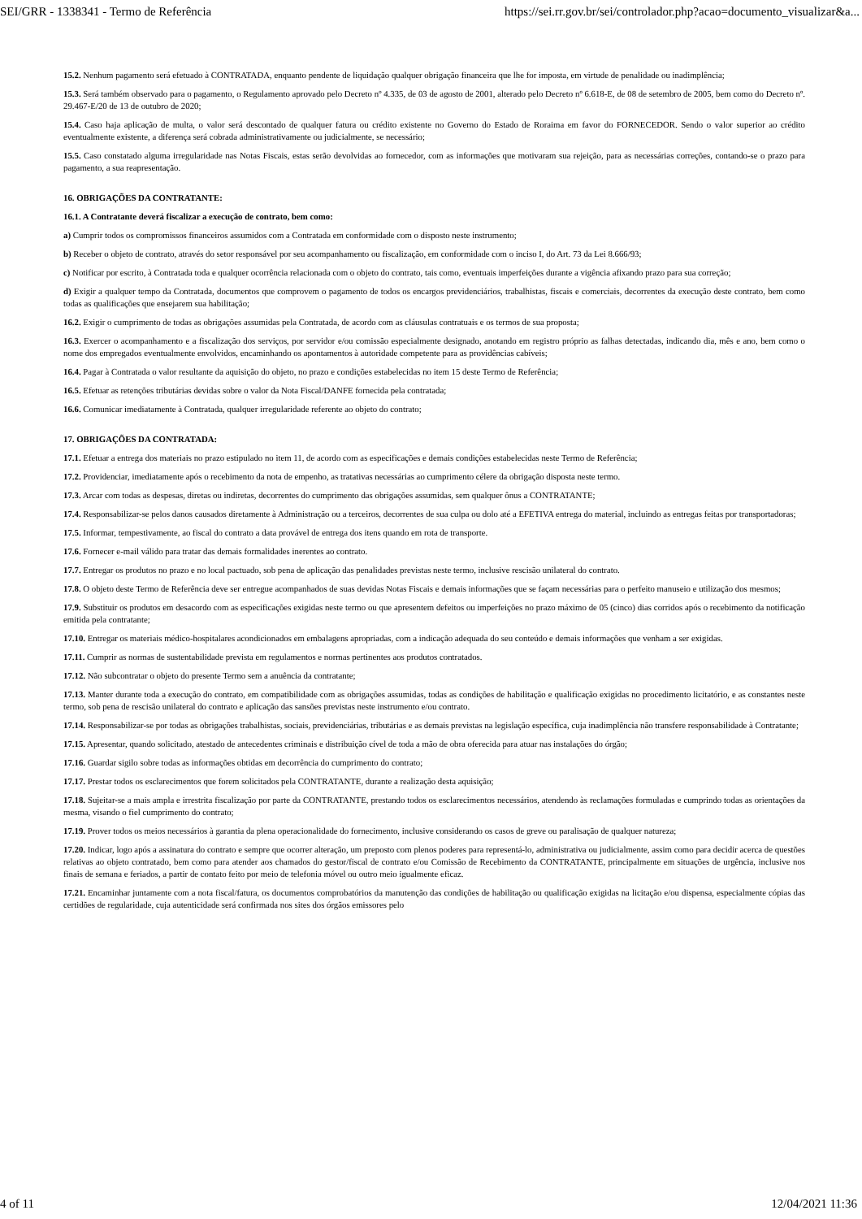SEI/GRR - 1338341 - Termo de Referência https://sei.rr.gov.br/sei/controlador.php?acao=documento_visualizar&a...
15.2. Nenhum pagamento será efetuado à CONTRATADA, enquanto pendente de liquidação qualquer obrigação financeira que lhe for imposta, em virtude de penalidade ou inadimplência;
15.3. Será também observado para o pagamento, o Regulamento aprovado pelo Decreto nº 4.335, de 03 de agosto de 2001, alterado pelo Decreto nº 6.618-E, de 08 de setembro de 2005, bem como do Decreto nº. 29.467-E/20 de 13 de outubro de 2020;
15.4. Caso haja aplicação de multa, o valor será descontado de qualquer fatura ou crédito existente no Governo do Estado de Roraima em favor do FORNECEDOR. Sendo o valor superior ao crédito eventualmente existente, a diferença será cobrada administrativamente ou judicialmente, se necessário;
15.5. Caso constatado alguma irregularidade nas Notas Fiscais, estas serão devolvidas ao fornecedor, com as informações que motivaram sua rejeição, para as necessárias correções, contando-se o prazo para pagamento, a sua reapresentação.
16. OBRIGAÇÕES DA CONTRATANTE:
16.1. A Contratante deverá fiscalizar a execução de contrato, bem como:
a) Cumprir todos os compromissos financeiros assumidos com a Contratada em conformidade com o disposto neste instrumento;
b) Receber o objeto de contrato, através do setor responsável por seu acompanhamento ou fiscalização, em conformidade com o inciso I, do Art. 73 da Lei 8.666/93;
c) Notificar por escrito, à Contratada toda e qualquer ocorrência relacionada com o objeto do contrato, tais como, eventuais imperfeições durante a vigência afixando prazo para sua correção;
d) Exigir a qualquer tempo da Contratada, documentos que comprovem o pagamento de todos os encargos previdenciários, trabalhistas, fiscais e comerciais, decorrentes da execução deste contrato, bem como todas as qualificações que ensejarem sua habilitação;
16.2. Exigir o cumprimento de todas as obrigações assumidas pela Contratada, de acordo com as cláusulas contratuais e os termos de sua proposta;
16.3. Exercer o acompanhamento e a fiscalização dos serviços, por servidor e/ou comissão especialmente designado, anotando em registro próprio as falhas detectadas, indicando dia, mês e ano, bem como o nome dos empregados eventualmente envolvidos, encaminhando os apontamentos à autoridade competente para as providências cabíveis;
16.4. Pagar à Contratada o valor resultante da aquisição do objeto, no prazo e condições estabelecidas no item 15 deste Termo de Referência;
16.5. Efetuar as retenções tributárias devidas sobre o valor da Nota Fiscal/DANFE fornecida pela contratada;
16.6. Comunicar imediatamente à Contratada, qualquer irregularidade referente ao objeto do contrato;
17. OBRIGAÇÕES DA CONTRATADA:
17.1. Efetuar a entrega dos materiais no prazo estipulado no item 11, de acordo com as especificações e demais condições estabelecidas neste Termo de Referência;
17.2. Providenciar, imediatamente após o recebimento da nota de empenho, as tratativas necessárias ao cumprimento célere da obrigação disposta neste termo.
17.3. Arcar com todas as despesas, diretas ou indiretas, decorrentes do cumprimento das obrigações assumidas, sem qualquer ônus a CONTRATANTE;
17.4. Responsabilizar-se pelos danos causados diretamente à Administração ou a terceiros, decorrentes de sua culpa ou dolo até a EFETIVA entrega do material, incluindo as entregas feitas por transportadoras;
17.5. Informar, tempestivamente, ao fiscal do contrato a data provável de entrega dos itens quando em rota de transporte.
17.6. Fornecer e-mail válido para tratar das demais formalidades inerentes ao contrato.
17.7. Entregar os produtos no prazo e no local pactuado, sob pena de aplicação das penalidades previstas neste termo, inclusive rescisão unilateral do contrato.
17.8. O objeto deste Termo de Referência deve ser entregue acompanhados de suas devidas Notas Fiscais e demais informações que se façam necessárias para o perfeito manuseio e utilização dos mesmos;
17.9. Substituir os produtos em desacordo com as especificações exigidas neste termo ou que apresentem defeitos ou imperfeições no prazo máximo de 05 (cinco) dias corridos após o recebimento da notificação emitida pela contratante;
17.10. Entregar os materiais médico-hospitalares acondicionados em embalagens apropriadas, com a indicação adequada do seu conteúdo e demais informações que venham a ser exigidas.
17.11. Cumprir as normas de sustentabilidade prevista em regulamentos e normas pertinentes aos produtos contratados.
17.12. Não subcontratar o objeto do presente Termo sem a anuência da contratante;
17.13. Manter durante toda a execução do contrato, em compatibilidade com as obrigações assumidas, todas as condições de habilitação e qualificação exigidas no procedimento licitatório, e as constantes neste termo, sob pena de rescisão unilateral do contrato e aplicação das sansões previstas neste instrumento e/ou contrato.
17.14. Responsabilizar-se por todas as obrigações trabalhistas, sociais, previdenciárias, tributárias e as demais previstas na legislação específica, cuja inadimplência não transfere responsabilidade à Contratante;
17.15. Apresentar, quando solicitado, atestado de antecedentes criminais e distribuição cível de toda a mão de obra oferecida para atuar nas instalações do órgão;
17.16. Guardar sigilo sobre todas as informações obtidas em decorrência do cumprimento do contrato;
17.17. Prestar todos os esclarecimentos que forem solicitados pela CONTRATANTE, durante a realização desta aquisição;
17.18. Sujeitar-se a mais ampla e irrestrita fiscalização por parte da CONTRATANTE, prestando todos os esclarecimentos necessários, atendendo às reclamações formuladas e cumprindo todas as orientações da mesma, visando o fiel cumprimento do contrato;
17.19. Prover todos os meios necessários à garantia da plena operacionalidade do fornecimento, inclusive considerando os casos de greve ou paralisação de qualquer natureza;
17.20. Indicar, logo após a assinatura do contrato e sempre que ocorrer alteração, um preposto com plenos poderes para representá-lo, administrativa ou judicialmente, assim como para decidir acerca de questões relativas ao objeto contratado, bem como para atender aos chamados do gestor/fiscal de contrato e/ou Comissão de Recebimento da CONTRATANTE, principalmente em situações de urgência, inclusive nos finais de semana e feriados, a partir de contato feito por meio de telefonia móvel ou outro meio igualmente eficaz.
17.21. Encaminhar juntamente com a nota fiscal/fatura, os documentos comprobatórios da manutenção das condições de habilitação ou qualificação exigidas na licitação e/ou dispensa, especialmente cópias das certidões de regularidade, cuja autenticidade será confirmada nos sites dos órgãos emissores pelo
4 of 11 12/04/2021 11:36